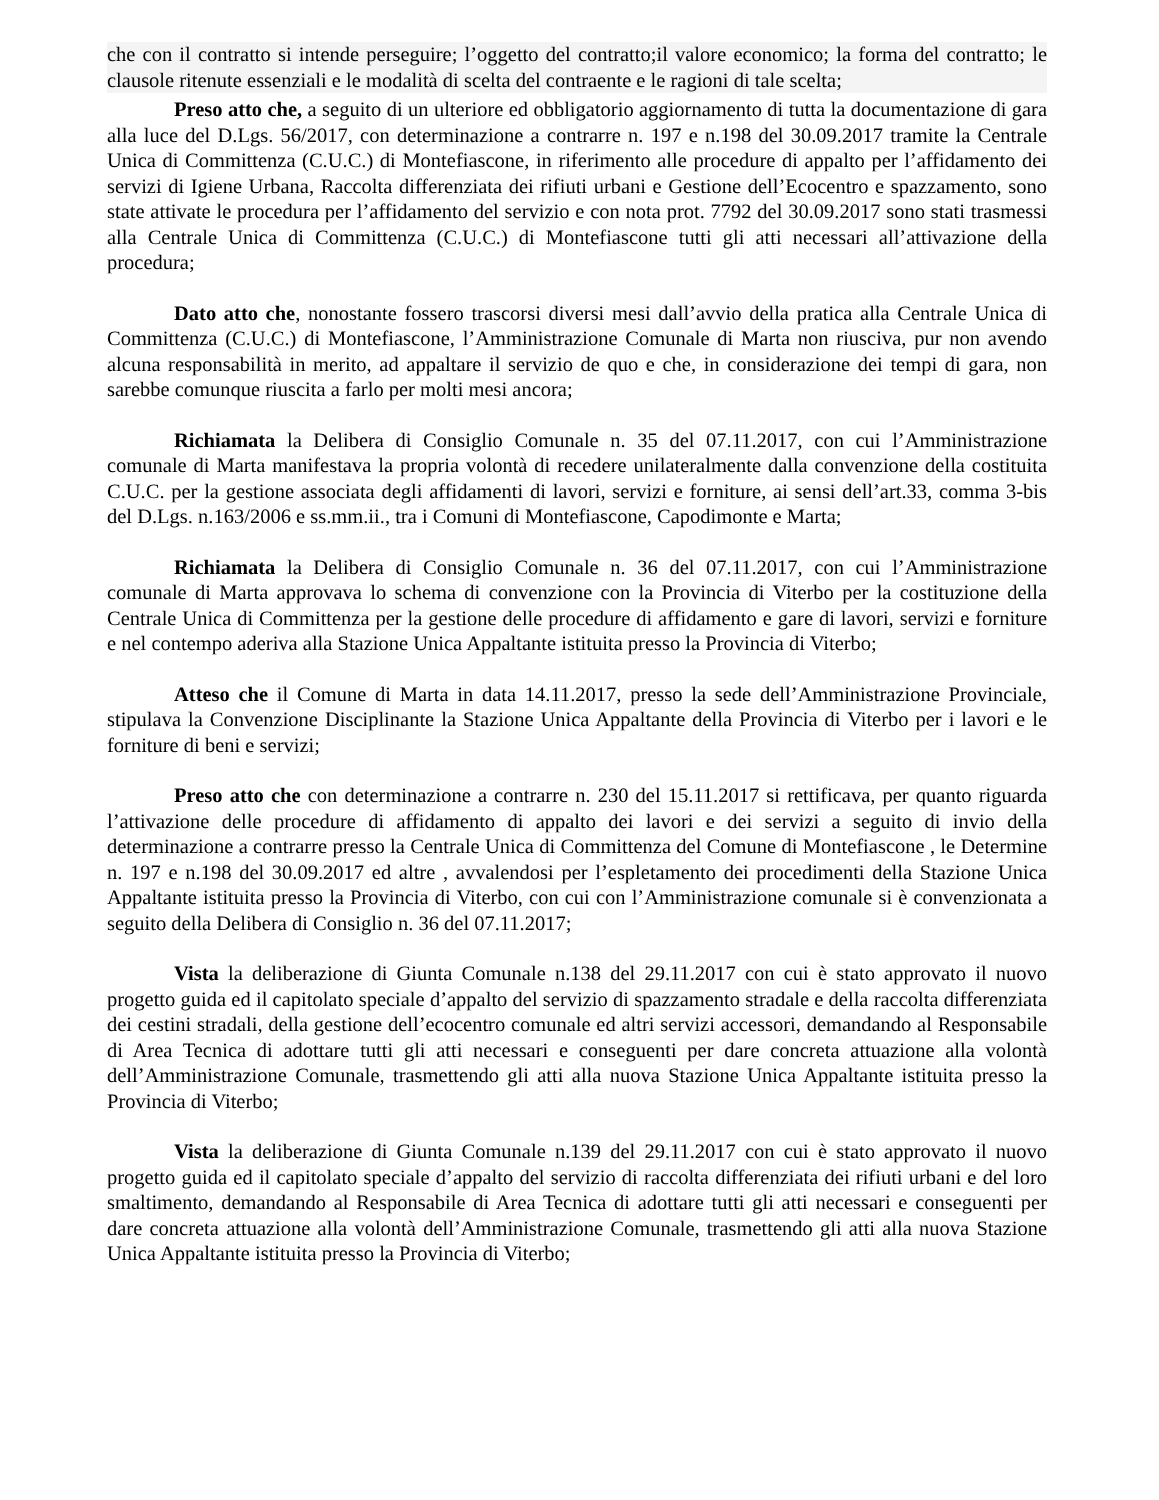che con il contratto si intende perseguire; l’oggetto del contratto;il valore economico; la forma del contratto; le clausole ritenute essenziali e le modalità di scelta del contraente e le ragioni di tale scelta;
Preso atto che, a seguito di un ulteriore ed obbligatorio aggiornamento di tutta la documentazione di gara alla luce del D.Lgs. 56/2017, con determinazione a contrarre n. 197 e n.198 del 30.09.2017 tramite la Centrale Unica di Committenza (C.U.C.) di Montefiascone, in riferimento alle procedure di appalto per l’affidamento dei servizi di Igiene Urbana, Raccolta differenziata dei rifiuti urbani e Gestione dell’Ecocentro e spazzamento, sono state attivate le procedura per l’affidamento del servizio e con nota prot. 7792 del 30.09.2017 sono stati trasmessi alla Centrale Unica di Committenza (C.U.C.) di Montefiascone tutti gli atti necessari all’attivazione della procedura;
Dato atto che, nonostante fossero trascorsi diversi mesi dall’avvio della pratica alla Centrale Unica di Committenza (C.U.C.) di Montefiascone, l’Amministrazione Comunale di Marta non riusciva, pur non avendo alcuna responsabilità in merito, ad appaltare il servizio de quo e che, in considerazione dei tempi di gara, non sarebbe comunque riuscita a farlo per molti mesi ancora;
Richiamata la Delibera di Consiglio Comunale n. 35 del 07.11.2017, con cui l’Amministrazione comunale di Marta manifestava la propria volontà di recedere unilateralmente dalla convenzione della costituita C.U.C. per la gestione associata degli affidamenti di lavori, servizi e forniture, ai sensi dell’art.33, comma 3-bis del D.Lgs. n.163/2006 e ss.mm.ii., tra i Comuni di Montefiascone, Capodimonte e Marta;
Richiamata la Delibera di Consiglio Comunale n. 36 del 07.11.2017, con cui l’Amministrazione comunale di Marta approvava lo schema di convenzione con la Provincia di Viterbo per la costituzione della Centrale Unica di Committenza per la gestione delle procedure di affidamento e gare di lavori, servizi e forniture e nel contempo aderiva alla Stazione Unica Appaltante istituita presso la Provincia di Viterbo;
Atteso che il Comune di Marta in data 14.11.2017, presso la sede dell’Amministrazione Provinciale, stipulava la Convenzione Disciplinante la Stazione Unica Appaltante della Provincia di Viterbo per i lavori e le forniture di beni e servizi;
Preso atto che con determinazione a contrarre n. 230 del 15.11.2017 si rettificava, per quanto riguarda l’attivazione delle procedure di affidamento di appalto dei lavori e dei servizi a seguito di invio della determinazione a contrarre presso la Centrale Unica di Committenza del Comune di Montefiascone , le Determine n. 197 e n.198 del 30.09.2017 ed altre , avvalendosi per l’espletamento dei procedimenti della Stazione Unica Appaltante istituita presso la Provincia di Viterbo, con cui con l’Amministrazione comunale si è convenzionata a seguito della Delibera di Consiglio n. 36 del 07.11.2017;
Vista la deliberazione di Giunta Comunale n.138 del 29.11.2017 con cui è stato approvato il nuovo progetto guida ed il capitolato speciale d’appalto del servizio di spazzamento stradale e della raccolta differenziata dei cestini stradali, della gestione dell’ecocentro comunale ed altri servizi accessori, demandando al Responsabile di Area Tecnica di adottare tutti gli atti necessari e conseguenti per dare concreta attuazione alla volontà dell’Amministrazione Comunale, trasmettendo gli atti alla nuova Stazione Unica Appaltante istituita presso la Provincia di Viterbo;
Vista la deliberazione di Giunta Comunale n.139 del 29.11.2017 con cui è stato approvato il nuovo progetto guida ed il capitolato speciale d’appalto del servizio di raccolta differenziata dei rifiuti urbani e del loro smaltimento, demandando al Responsabile di Area Tecnica di adottare tutti gli atti necessari e conseguenti per dare concreta attuazione alla volontà dell’Amministrazione Comunale, trasmettendo gli atti alla nuova Stazione Unica Appaltante istituita presso la Provincia di Viterbo;